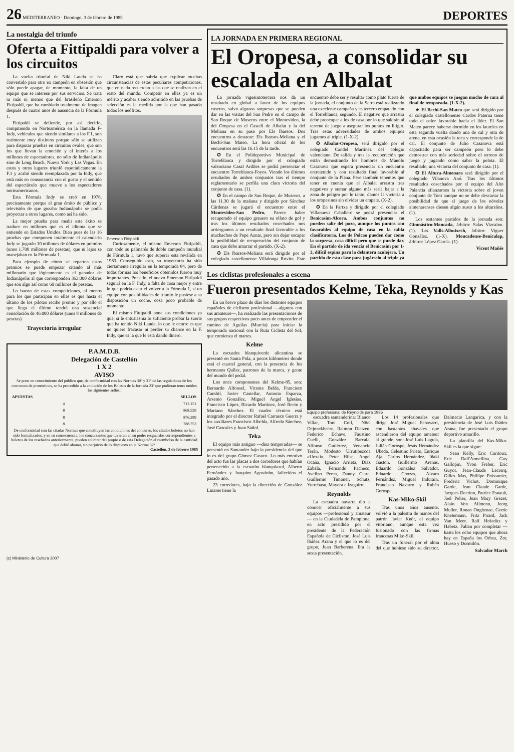26 MEDITERRANEO · Domingo, 3 de febrero de 1985
DEPORTES
La nostalgia del triunfo
Oferta a Fittipaldi para volver a los circuitos
La vuelta triunfal de Niki Lauda se ha convertido para otro ex campeón en obsesión que sólo puede apagar, de momento, la falta de un equipo que se interese por sus servicios. Se trata ni más ni menos que del brasileño Emerson Fittipaldi, que ha cambiado totalmente de imagen después de cuatro años de ausencia de la Fórmula 1.
Fittipaldi se defiende, por así decirlo, compitiendo en Norteamérica en la llamada F-Indy, vehículos que siendo similares a los F.1, son realmente muy distintos porque sólo se utilizan para disputar pruebas en circuitos ovales, que son los que llevan la emoción y el interés a los millones de espectadores, no sólo de Indianápolis sino de Long Beach, Nueva York y Las Vegas. En estos y otros lugares triunfó esporádicamente la F.1 y acabó siendo reemplazada por la Indy, que está más en consonancia con el gusto y el sentido del espectáculo que mueve a los espectadores norteamericanos.
Esta Fórmula Indy se creó en 1978, precisamente porque el gran émito de público y televisión de que gozaba Indianápolis se podía proyectar a otros lugares, como así ha sido.
La mejor prueba para medir este éxito se traduce en millones que es el idioma que se entiende en Estados Unidos. Bien pues de las 16 pruebas que componen totalmente el calendario Indy se jugarán 10 millones de dólares en premios (unos 1.700 millones de pesetas), que ni lejos se manejaban en la Fórmuala 1.
Para ejemplo de cómo se reparten estos premios se puede empezar citando al más millonario que lógicamente es el ganador de Indianápolis al que corresponden 363.000 dólares que son algo así como 60 millones de pesetas.
Lo bueno de estas competiciones, al menos para los que participan en ellas es que hasta el último de los pilotos recibe premio y por ello el que llega el último tendrá una sustancial consolación de 46.000 dólares (unos 8 millones de pesetas)
Trayectoria irregular
Claro está que habría que explicar muchas circunstancias de estas peculiares competiciones, que en nada recuerdan a las que se realizan en el resto del mundo. Competir en ellas ya es un mérito y acabar siendo admitido en las pruebas de selección es la medida por la que han pasado todos los neófitos.
Emerson Fittipaldi
Curiosamente, el mismo Emerson Fittipaldi, con todo su palmarés de doble campeón mundial de Fórmula 1, tuvo que superar esta reválida en 1983. Conseguido esto, su trayectoria ha sido ciertamente irregular en la temporada 84, pero de todas formas los beneficios obtenidos fueron muy importantes. Por ello, el nuevo Emerson Fittipaldi seguirá en la F. Indy, a falta de cosa mejor y entre lo que podría estar el volver a la Fórmula 1, si un equipo con posibilidades de triunfo le pusiese a su disposición un coche, cosa poco probable de momento.
El mismo Fittipaldi pone sus condiciones ya que, si le entusiasma lo suficiente probar la suerte que ha tenido Niki Lauda, lo que le ocurre es que no quiere fracasar ni perder su chance en la F. Indy, que es la que le está dando dinero.
P.A.M.D.B.
Delegación de Castellón
1 X 2
AVISO
Se pone en conocimiento del público que, de conformidad con las Normas 30º y 31º de las reguladoras de los concursos de pronósticos, se ha procedido a la anulación de los Boletos de la Jornada 23º que pudieran tener unidos los siguientes sellos:
| APUESTAS | SELLOS |
| --- | --- |
| 4 | 712.151 |
| 8 | 868.539 |
| 8 | 876.289 |
| 8 | 788.753 |
De conformidad con las citadas Normas que constituyen las condiciones del concurso, los citados boletos no han sido formalizados, y en su consecuencia, los concursantes que tuvieran en su poder resguardos correspondientes a boletos de los reseñados anteriormente, pueden solicitar del propio o de esta Delegación el reembolso de la cantidad que debió abonar, sin perjuicio de lo dispuesto en la Norma 32º
Castellón, 3 de febrero 1985
LA JORNADA EN PRIMERA REGIONAL
El Oropesa, a consolidar su escalada en Albalat
La jornada vigesimotercera nos da un resultado en global a favor de los equipos caseros, salvo algunas sorpresas que se pueden dar en las visitas del San Pedro en el campo de San Roque de Museros entre el Montevideo, la del Oropesa en el Castell de Albalat y la del Meliana en su paso por Els Ibarsos. Dos encuentros a destacar: Els Ibarsos-Meliana y el Bechí-San Mateo. La hora oficial de los encuentros será las 16.15 de la tarde.
✪ En el Polideportivo Municipal de Torreblanca y dirigido por el colegiado valenciano Casal Ardiles se podrá presenciar el encuentro Torreblanca-Foyos. Viendo los últimos resultados de ambos conjuntos tras el tiempo reglamentario se perfila una clara victoria del conjunto de casa. (1).
✪ En el campo de San Roque, de Museros, a las 11.30 de la mañana y dirigido por Sánchez Cárdenas se jugará el encuentro entre el Montevideo-San Pedro. Parece haber recuperado el equipo grauero su olfato de gol y tras los últimos resultados cosechados nos arriesgamos a un resultado final favorable a los muchachos de Pepe Aznar, pero sin dejar escapar la posibilidad de recuperación del conjunto de casa que debe amarrar el partido. (X-2).
✪ Els Ibarsos-Meliana será dirigido por el colegiado castellonense Villalonga Rovira. Este encuentro debe ser y resultar como plato fuerte de la jornada, el conjunto de la Serra está realizando una excelente campaña y es tercero empatado con el Torreblanca, segundo. El negativo que arrastra debe preocupar a los de casa por lo que saldrán al terreno de juego a asegurar los puntos en litigio. Tras estas adversidades de ambos equipos jugamos al triple. (1-X-2).
✪ Albalat-Oropesa, será dirigido por el colegiado Candel Martínez del colegio valenciano. De salida y tras la recuperación que están demostrando los hombres de Manolo Casanova que espera presenciar un encuentro entretenido y con resultado final favorable al conjunto de la Plana. Pero también tenemos que tener en cuenta que el Albalat arrastra tres negativos y sumar alguno más sería bajar a la zona de peligro por lo tanto, damos la victoria a los oropesinos sin olvidar un empate. (X-2).
✪ En la Fartxa y dirigido por el colegiado Villanueva Caballero se podrá presenciar el Benicasim-Alcora. Ambos conjuntos no pueden salir del pozo, aunque los puntos son favorables al equipo de casa en la tabla clasificatoria. Los de Polcao pueden dar como la sorpresa, cosa difícil pero que se puede dar. En el partido de ida vencía el Benicasim por 1-3, difícil espina para la delantera azulejera. Un partido de esta clase para jugárselo al triple ya que ambos equipos se juegan mucho de cara al final de temporada. (1-X-2).
★ El Bechí-San Mateo que será dirigido por el colegiado castellonense Cardos Paterna tiene todo el color favorable hacia el líder. El San Mateo parece haberse dormido en los laureles en esta segunda vuelta dando una de cal y otra de arena, en esta ocasión le toca y corresponde la de cal. El conjunto de Julio Casanova está capacitado para ser campeón pero lo debe demostrar con más seriedad sobre el terreno de juego y jugando como saber la pelota. El resultado, una victoria del conjunto de casa. (1).
✪ El Altura-Almenara será dirigido por el colegiado Vilanova Anó. Tras los últimos resultados cosechados por el equipo del Alto Palancia afianzamos la victoria sobre el joven conjunto de Toni aunque no se debe descartar la posibilidad de que el juego de los nóveles almenarenses diesen algún susto a los altureños. (1).
Los restantes partidos de la jornada son: Gimnástico-Moncada, árbitro: Salas Vizcaíno. (1). Les Valls-Albuixech, árbitro: Viguer González. (1-X). Moncadense-Benicalap, árbitro: López García. (1).
Vicent Mañés
Los ciclistas profesionales a escena
Fueron presentados Kelme, Teka, Reynolds y Kas
En un breve plazo de días los distintos equipos españoles de ciclismo profesional —algunos con sus amateurs—, ha realizado las presentaciones de sus grupos respectivos poco antes de emprender el camino de Aguilas (Murcia) para iniciar la temporada nacional con la Ruta Ciclista del Sol, que comienza el martes.
Kelme
La escuadra blanquiverde alicantina se presentó en Santa Pola, a pocos kilómetros donde está el cuartel general, con la presencia de los hermanos Quílez, patrones de la marca, y gente del mundo del pedal.
Los once componentes del Kelme-85, son: Bernardo Alfonsel, Vicente Belda, Francisco Cambil, Javier Castellar, Antonio Esparza, Arsenio González, Miguel Angel Iglesias, Francisco López, Ricardo Martínez, José Recio y Mariano Sánchez. El cuadro técnico está integrado por el director Rafael Carrasco Guerra y los auxiliares Francisco Albelda, Alfredo Sánchez, José Cascales y Juan Suñol.
Teka
El equipo más antiguo —diez temporadas— se presentó en Santander bajo la presidencia del que lo es del grupo Gómez Casuco. Lo más emotivo del acto fue las placas a dos corredores que habían pertenecido a la escuadra blanquiazul, Alberto Fernández y Joaquim Agostinho, fallecidos el pasado año.
23 corredores, bajo la dirección de González Linares tiene la
Equipo profesional de Reynolds para 1985
escuadra santanderina: Blanco Villar, Toni Coll, Nöel Dejonckheere, Raimon Dietzen, Federico Echave, Faustino Cuelli, González Barcala, Alfonso Gutiérrez, Venancio Terán, Modesto Urrutibezcoa «Urruti», Peter Hilse, Angel Ocaña, Ignacio Arrieta, Díaz Zabala, Fernando Pacheco, Avelino Perea, Danny Clarc, Guillermo Timoner, Schutz, Yurrebasu, Mayora e Izaguirre.
Reynolds
La escuadra navarra dio a conocer oficialmente a sus equipos —profesional y amateur— en la Ciudadela de Pamplona, en acto presidido por el presidente de la Federación Española de Ciclismo, José Luis Ibáñez Arana y el que lo es del grupo, Juan Barberena. Era la sexta presentación.
Los 14 profesionales que dirige José Miguel Echavarri, con bastantes chavales que ascendieron del equipo amateur al grande, son: José Luis Laguía, Julián Gorospe, Jesús Hernández Ubeda, Celestino Prieto, Enrique Aja, Carlos Hernández, Iñaki Gaston, Guillermo Arenas, Eduardo González Salvador, Eduardo Chozas, Alvaro Fernández, Miguel Indurain, Francisco Navarro y Rubén Gorospe.
Kas-Miko-Skil
Tras unos años ausente, volvió a la palestra de manos del patrón Javier Knör, el equipo vitoriano, aunque esta vez fusionado con las firmas francesas Miko-Skil.
Tras un funeral por el alma del que hubiese sido su director, Dalmacio Langarica, y con la presidencia de José Luis Ibáñez Arana, fue presentado el grupo deportivo amarillo.
La plantilla del Kas-Miko-Skil es la que sigue:
Sean Kelly, Eric Caritoux, Eric Dall'Armellina, Guy Gallopin, Yvon Freber, Eric Guyot, Jean-Claude Lecrerq, Gilles Mas, Phillipe Poissonier, Frederic Vichot, Dominique Garde, Jean Claude Garde, Jacques Decrion, Patrice Esnault, Joel Pelier, Jean Mary Grezet, Alain Von Allmenn, Jeorg Muller, Ronan Onghenae, Gerrie Knetemann, Fritz Pirard, Jack Van Meer, Ralf Hofeditz y Habetz. Faltan por completar —hasta los ocho equipos que ahora hay en España los Orbea, Zor, Hueso y Dormilón.
Salvador March
(c) Ministerio de Cultura 2007